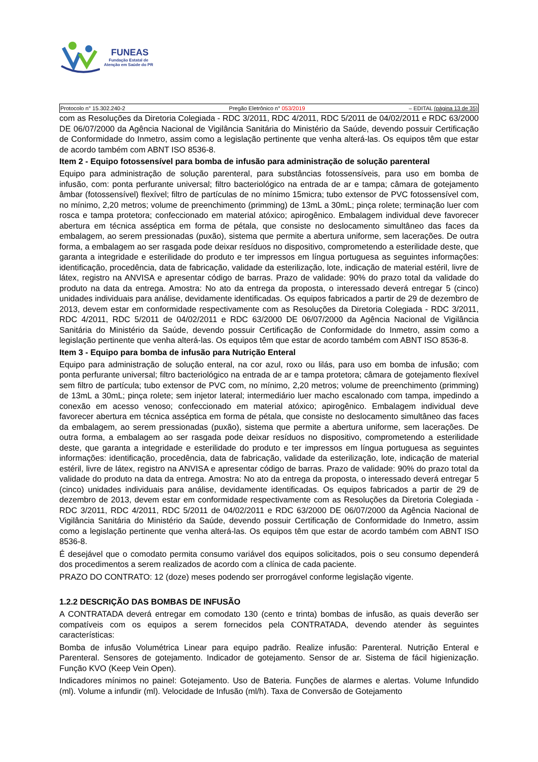FUNEAS
Fundação Estatal de
Atenção em Saúde do PR
Protocolo n° 15.302.240-2 Pregão Eletrônico n° 053/2019 – EDITAL (página 13 de 35)
com as Resoluções da Diretoria Colegiada - RDC 3/2011, RDC 4/2011, RDC 5/2011 de 04/02/2011 e RDC 63/2000 DE 06/07/2000 da Agência Nacional de Vigilância Sanitária do Ministério da Saúde, devendo possuir Certificação de Conformidade do Inmetro, assim como a legislação pertinente que venha alterá-las. Os equipos têm que estar de acordo também com ABNT ISO 8536-8.
Item 2 - Equipo fotossensível para bomba de infusão para administração de solução parenteral
Equipo para administração de solução parenteral, para substâncias fotossensíveis, para uso em bomba de infusão, com: ponta perfurante universal; filtro bacteriológico na entrada de ar e tampa; câmara de gotejamento âmbar (fotossensível) flexível; filtro de partículas de no mínimo 15micra; tubo extensor de PVC fotossensível com, no mínimo, 2,20 metros; volume de preenchimento (primming) de 13mL a 30mL; pinça rolete; terminação luer com rosca e tampa protetora; confeccionado em material atóxico; apirogênico. Embalagem individual deve favorecer abertura em técnica asséptica em forma de pétala, que consiste no deslocamento simultâneo das faces da embalagem, ao serem pressionadas (puxão), sistema que permite a abertura uniforme, sem lacerações. De outra forma, a embalagem ao ser rasgada pode deixar resíduos no dispositivo, comprometendo a esterilidade deste, que garanta a integridade e esterilidade do produto e ter impressos em língua portuguesa as seguintes informações: identificação, procedência, data de fabricação, validade da esterilização, lote, indicação de material estéril, livre de látex, registro na ANVISA e apresentar código de barras. Prazo de validade: 90% do prazo total da validade do produto na data da entrega. Amostra: No ato da entrega da proposta, o interessado deverá entregar 5 (cinco) unidades individuais para análise, devidamente identificadas. Os equipos fabricados a partir de 29 de dezembro de 2013, devem estar em conformidade respectivamente com as Resoluções da Diretoria Colegiada - RDC 3/2011, RDC 4/2011, RDC 5/2011 de 04/02/2011 e RDC 63/2000 DE 06/07/2000 da Agência Nacional de Vigilância Sanitária do Ministério da Saúde, devendo possuir Certificação de Conformidade do Inmetro, assim como a legislação pertinente que venha alterá-las. Os equipos têm que estar de acordo também com ABNT ISO 8536-8.
Item 3 - Equipo para bomba de infusão para Nutrição Enteral
Equipo para administração de solução enteral, na cor azul, roxo ou lilás, para uso em bomba de infusão; com ponta perfurante universal; filtro bacteriológico na entrada de ar e tampa protetora; câmara de gotejamento flexível sem filtro de partícula; tubo extensor de PVC com, no mínimo, 2,20 metros; volume de preenchimento (primming) de 13mL a 30mL; pinça rolete; sem injetor lateral; intermediário luer macho escalonado com tampa, impedindo a conexão em acesso venoso; confeccionado em material atóxico; apirogênico. Embalagem individual deve favorecer abertura em técnica asséptica em forma de pétala, que consiste no deslocamento simultâneo das faces da embalagem, ao serem pressionadas (puxão), sistema que permite a abertura uniforme, sem lacerações. De outra forma, a embalagem ao ser rasgada pode deixar resíduos no dispositivo, comprometendo a esterilidade deste, que garanta a integridade e esterilidade do produto e ter impressos em língua portuguesa as seguintes informações: identificação, procedência, data de fabricação, validade da esterilização, lote, indicação de material estéril, livre de látex, registro na ANVISA e apresentar código de barras. Prazo de validade: 90% do prazo total da validade do produto na data da entrega. Amostra: No ato da entrega da proposta, o interessado deverá entregar 5 (cinco) unidades individuais para análise, devidamente identificadas. Os equipos fabricados a partir de 29 de dezembro de 2013, devem estar em conformidade respectivamente com as Resoluções da Diretoria Colegiada - RDC 3/2011, RDC 4/2011, RDC 5/2011 de 04/02/2011 e RDC 63/2000 DE 06/07/2000 da Agência Nacional de Vigilância Sanitária do Ministério da Saúde, devendo possuir Certificação de Conformidade do Inmetro, assim como a legislação pertinente que venha alterá-las. Os equipos têm que estar de acordo também com ABNT ISO 8536-8.
É desejável que o comodato permita consumo variável dos equipos solicitados, pois o seu consumo dependerá dos procedimentos a serem realizados de acordo com a clínica de cada paciente.
PRAZO DO CONTRATO: 12 (doze) meses podendo ser prorrogável conforme legislação vigente.
1.2.2 DESCRIÇÃO DAS BOMBAS DE INFUSÃO
A CONTRATADA deverá entregar em comodato 130 (cento e trinta) bombas de infusão, as quais deverão ser compatíveis com os equipos a serem fornecidos pela CONTRATADA, devendo atender às seguintes características:
Bomba de infusão Volumétrica Linear para equipo padrão. Realize infusão: Parenteral. Nutrição Enteral e Parenteral. Sensores de gotejamento. Indicador de gotejamento. Sensor de ar. Sistema de fácil higienização. Função KVO (Keep Vein Open).
Indicadores mínimos no painel: Gotejamento. Uso de Bateria. Funções de alarmes e alertas. Volume Infundido (ml). Volume a infundir (ml). Velocidade de Infusão (ml/h). Taxa de Conversão de Gotejamento